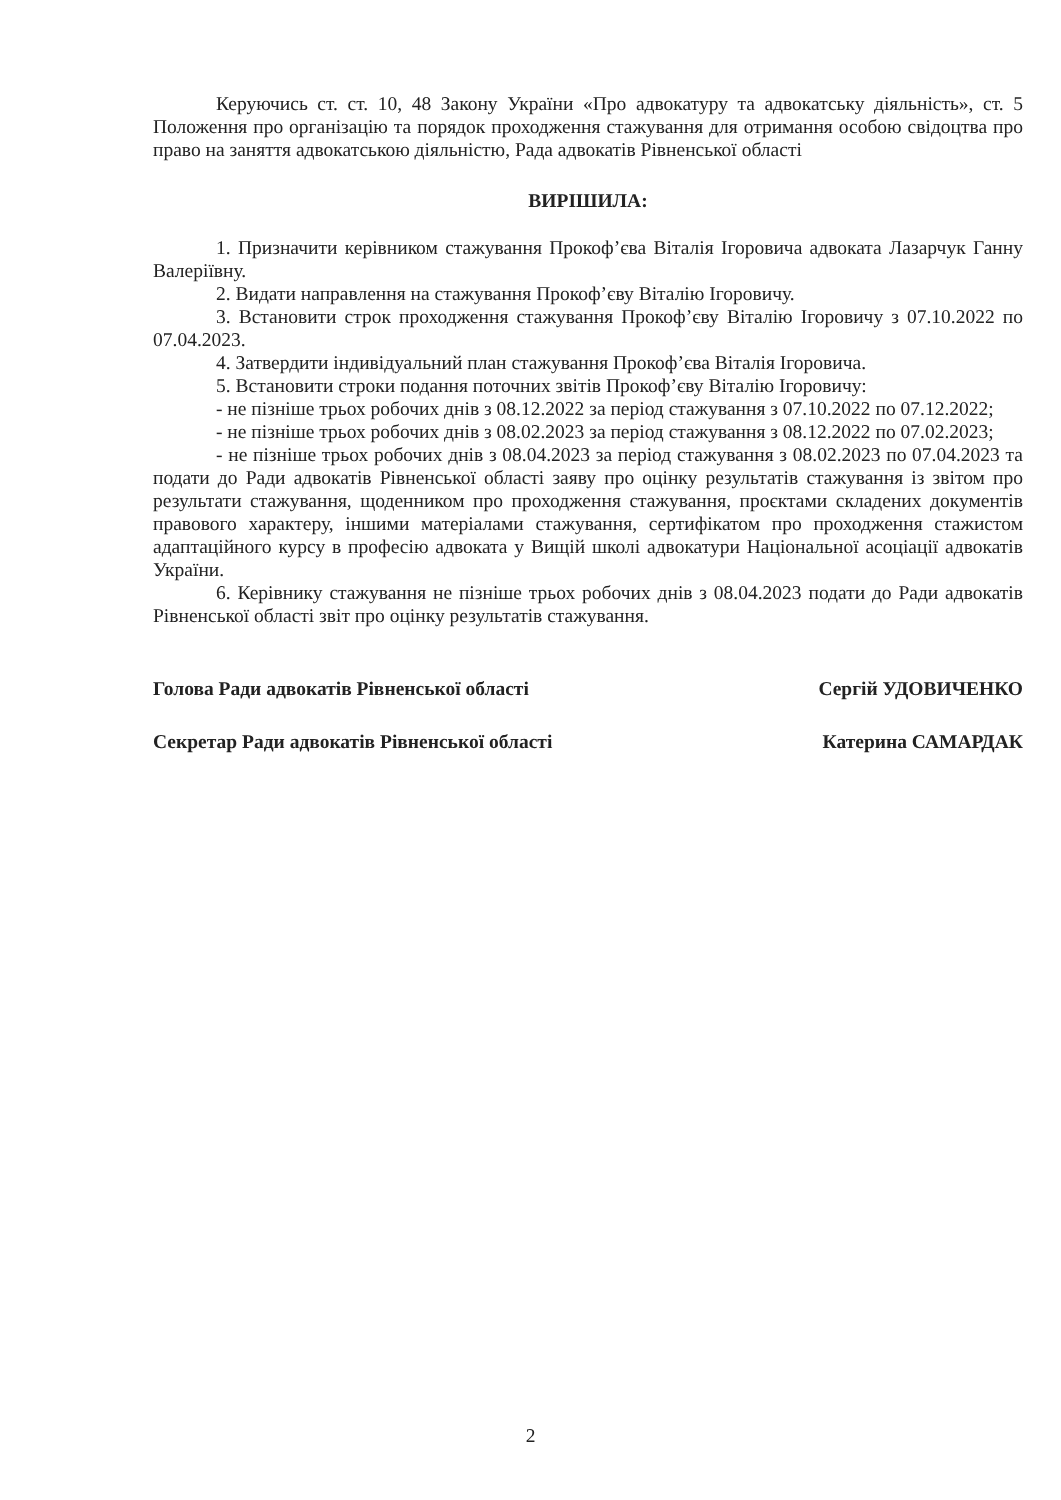Керуючись ст. ст. 10, 48 Закону України «Про адвокатуру та адвокатську діяльність», ст. 5 Положення про організацію та порядок проходження стажування для отримання особою свідоцтва про право на заняття адвокатською діяльністю, Рада адвокатів Рівненської області
ВИРІШИЛА:
1. Призначити керівником стажування Прокоф’єва Віталія Ігоровича адвоката Лазарчук Ганну Валеріївну.
2. Видати направлення на стажування Прокоф’єву Віталію Ігоровичу.
3. Встановити строк проходження стажування Прокоф’єву Віталію Ігоровичу з 07.10.2022 по 07.04.2023.
4. Затвердити індивідуальний план стажування Прокоф’єва Віталія Ігоровича.
5. Встановити строки подання поточних звітів Прокоф’єву Віталію Ігоровичу:
- не пізніше трьох робочих днів з 08.12.2022 за період стажування з 07.10.2022 по 07.12.2022;
- не пізніше трьох робочих днів з 08.02.2023 за період стажування з 08.12.2022 по 07.02.2023;
- не пізніше трьох робочих днів з 08.04.2023 за період стажування з 08.02.2023 по 07.04.2023 та подати до Ради адвокатів Рівненської області заяву про оцінку результатів стажування із звітом про результати стажування, щоденником про проходження стажування, проєктами складених документів правового характеру, іншими матеріалами стажування, сертифікатом про проходження стажистом адаптаційного курсу в професію адвоката у Вищій школі адвокатури Національної асоціації адвокатів України.
6. Керівнику стажування не пізніше трьох робочих днів з 08.04.2023 подати до Ради адвокатів Рівненської області звіт про оцінку результатів стажування.
Голова Ради адвокатів Рівненської області Сергій УДОВИЧЕНКО
Секретар Ради адвокатів Рівненської області Катерина САМАРДАК
2